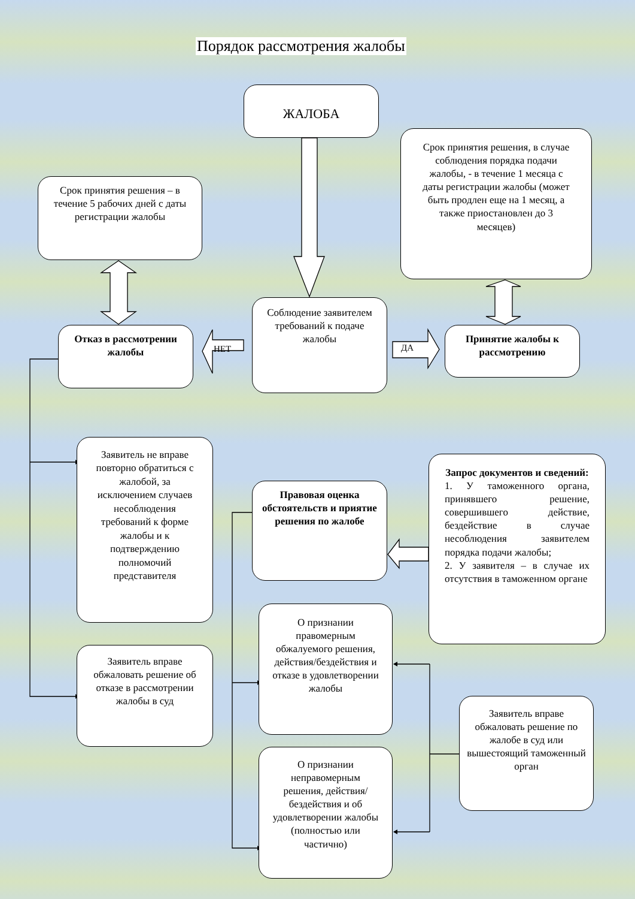Порядок рассмотрения жалобы
ЖАЛОБА
Срок принятия решения – в течение 5 рабочих дней с даты регистрации жалобы
Срок принятия решения, в случае соблюдения порядка подачи жалобы, - в течение 1 месяца с даты регистрации жалобы (может быть продлен еще на 1 месяц, а также приостановлен до 3 месяцев)
Отказ в рассмотрении жалобы
НЕТ
Соблюдение заявителем требований к подаче жалобы
ДА
Принятие жалобы к рассмотрению
Заявитель не вправе повторно обратиться с жалобой, за исключением случаев несоблюдения требований к форме жалобы и к подтверждению полномочий представителя
Правовая оценка обстоятельств и приятие решения по жалобе
Запрос документов и сведений:
1. У таможенного органа, принявшего решение, совершившего действие, бездействие в случае несоблюдения заявителем порядка подачи жалобы;
2. У заявителя – в случае их отсутствия в таможенном органе
О признании правомерным обжалуемого решения, действия/бездействия и отказе в удовлетворении жалобы
Заявитель вправе обжаловать решение об отказе в рассмотрении жалобы в суд
Заявитель вправе обжаловать решение по жалобе в суд или вышестоящий таможенный орган
О признании неправомерным решения, действия/бездействия и об удовлетворении жалобы (полностью или частично)